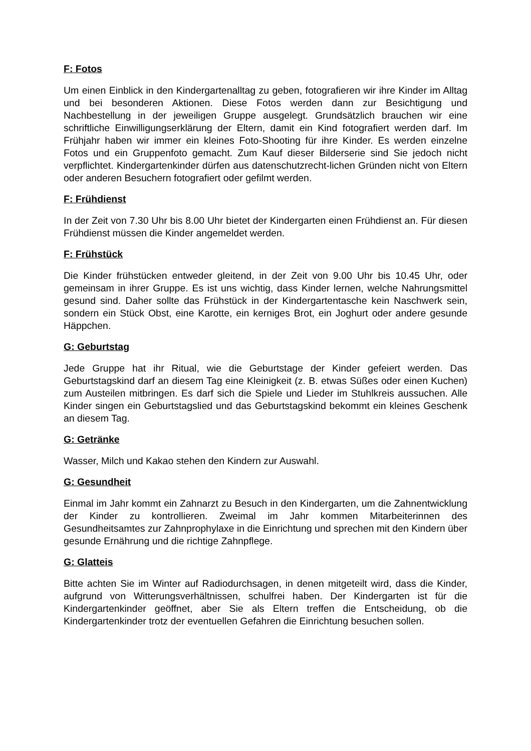F: Fotos
Um einen Einblick in den Kindergartenalltag zu geben, fotografieren wir ihre Kinder im Alltag und bei besonderen Aktionen. Diese Fotos werden dann zur Besichtigung und Nachbestellung in der jeweiligen Gruppe ausgelegt. Grundsätzlich brauchen wir eine schriftliche Einwilligungserklärung der Eltern, damit ein Kind fotografiert werden darf. Im Frühjahr haben wir immer ein kleines Foto-Shooting für ihre Kinder. Es werden einzelne Fotos und ein Gruppenfoto gemacht. Zum Kauf dieser Bilderserie sind Sie jedoch nicht verpflichtet. Kindergartenkinder dürfen aus datenschutzrecht-lichen Gründen nicht von Eltern oder anderen Besuchern fotografiert oder gefilmt werden.
F: Frühdienst
In der Zeit von 7.30 Uhr bis 8.00 Uhr bietet der Kindergarten einen Frühdienst an. Für diesen Frühdienst müssen die Kinder angemeldet werden.
F: Frühstück
Die Kinder frühstücken entweder gleitend, in der Zeit von 9.00 Uhr bis 10.45 Uhr, oder gemeinsam in ihrer Gruppe. Es ist uns wichtig, dass Kinder lernen, welche Nahrungsmittel gesund sind. Daher sollte das Frühstück in der Kindergartentasche kein Naschwerk sein, sondern ein Stück Obst, eine Karotte, ein kerniges Brot, ein Joghurt oder andere gesunde Häppchen.
G: Geburtstag
Jede Gruppe hat ihr Ritual, wie die Geburtstage der Kinder gefeiert werden. Das Geburtstagskind darf an diesem Tag eine Kleinigkeit (z. B. etwas Süßes oder einen Kuchen) zum Austeilen mitbringen. Es darf sich die Spiele und Lieder im Stuhlkreis aussuchen. Alle Kinder singen ein Geburtstagslied und das Geburtstagskind bekommt ein kleines Geschenk an diesem Tag.
G: Getränke
Wasser, Milch und Kakao stehen den Kindern zur Auswahl.
G: Gesundheit
Einmal im Jahr kommt ein Zahnarzt zu Besuch in den Kindergarten, um die Zahnentwicklung der Kinder zu kontrollieren. Zweimal im Jahr kommen Mitarbeiterinnen des Gesundheitsamtes zur Zahnprophylaxe in die Einrichtung und sprechen mit den Kindern über gesunde Ernährung und die richtige Zahnpflege.
G: Glatteis
Bitte achten Sie im Winter auf Radiodurchsagen, in denen mitgeteilt wird, dass die Kinder, aufgrund von Witterungsverhältnissen, schulfrei haben. Der Kindergarten ist für die Kindergartenkinder geöffnet, aber Sie als Eltern treffen die Entscheidung, ob die Kindergartenkinder trotz der eventuellen Gefahren die Einrichtung besuchen sollen.